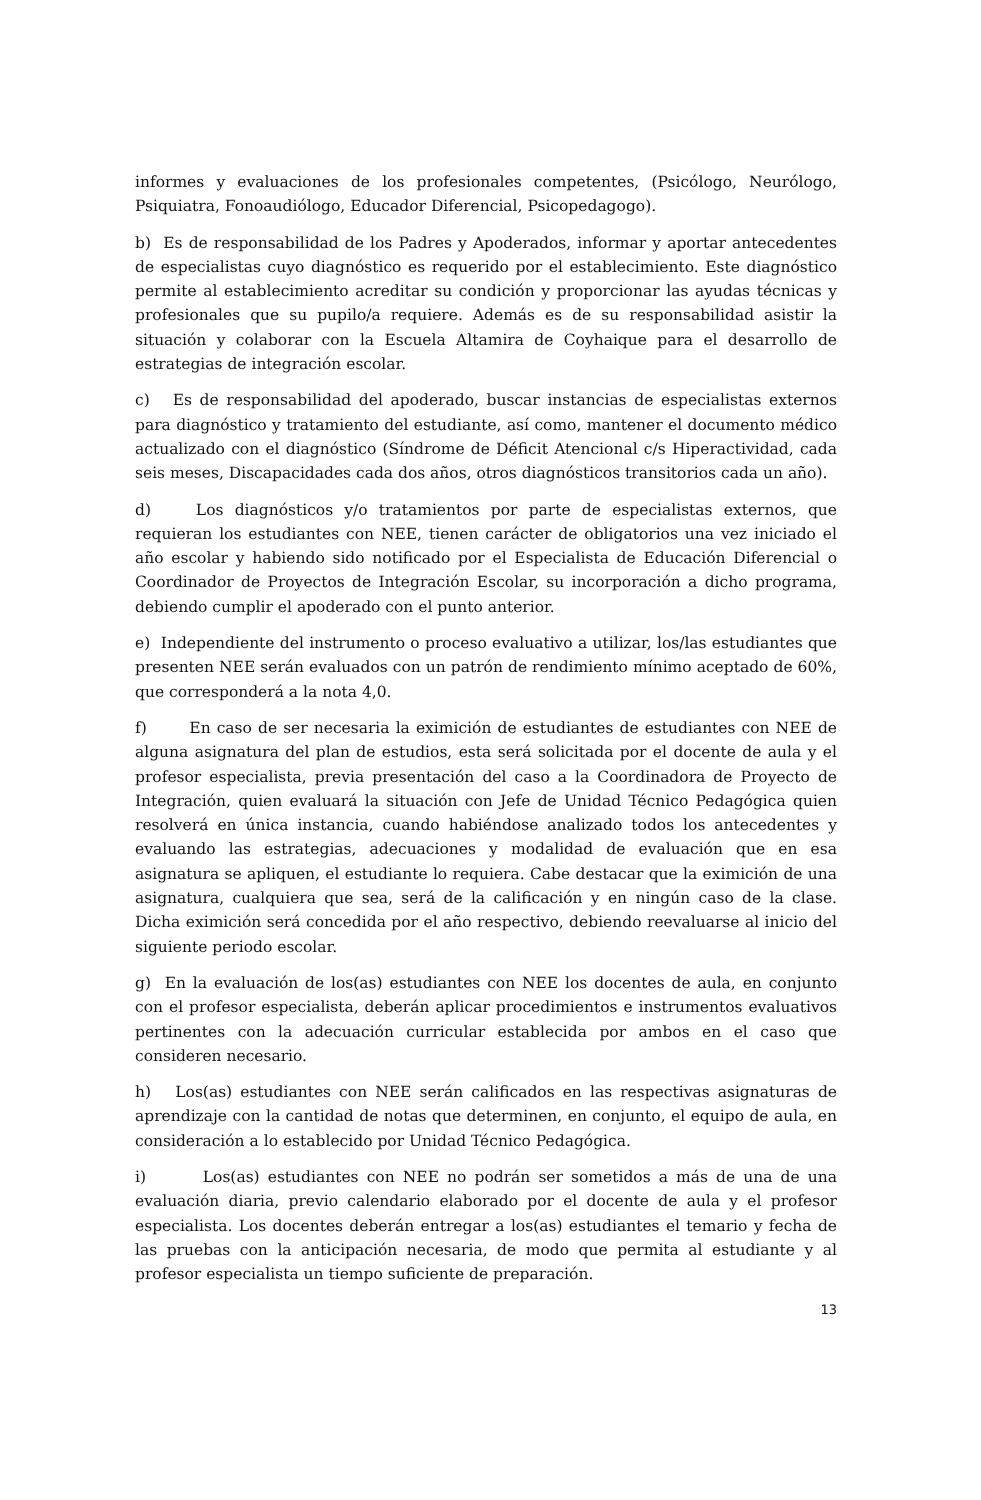informes y evaluaciones de los profesionales competentes, (Psicólogo, Neurólogo, Psiquiatra, Fonoaudiólogo, Educador Diferencial, Psicopedagogo).
b) Es de responsabilidad de los Padres y Apoderados, informar y aportar antecedentes de especialistas cuyo diagnóstico es requerido por el establecimiento. Este diagnóstico permite al establecimiento acreditar su condición y proporcionar las ayudas técnicas y profesionales que su pupilo/a requiere. Además es de su responsabilidad asistir la situación y colaborar con la Escuela Altamira de Coyhaique para el desarrollo de estrategias de integración escolar.
c) Es de responsabilidad del apoderado, buscar instancias de especialistas externos para diagnóstico y tratamiento del estudiante, así como, mantener el documento médico actualizado con el diagnóstico (Síndrome de Déficit Atencional c/s Hiperactividad, cada seis meses, Discapacidades cada dos años, otros diagnósticos transitorios cada un año).
d) Los diagnósticos y/o tratamientos por parte de especialistas externos, que requieran los estudiantes con NEE, tienen carácter de obligatorios una vez iniciado el año escolar y habiendo sido notificado por el Especialista de Educación Diferencial o Coordinador de Proyectos de Integración Escolar, su incorporación a dicho programa, debiendo cumplir el apoderado con el punto anterior.
e) Independiente del instrumento o proceso evaluativo a utilizar, los/las estudiantes que presenten NEE serán evaluados con un patrón de rendimiento mínimo aceptado de 60%, que corresponderá a la nota 4,0.
f) En caso de ser necesaria la eximición de estudiantes de estudiantes con NEE de alguna asignatura del plan de estudios, esta será solicitada por el docente de aula y el profesor especialista, previa presentación del caso a la Coordinadora de Proyecto de Integración, quien evaluará la situación con Jefe de Unidad Técnico Pedagógica quien resolverá en única instancia, cuando habiéndose analizado todos los antecedentes y evaluando las estrategias, adecuaciones y modalidad de evaluación que en esa asignatura se apliquen, el estudiante lo requiera. Cabe destacar que la eximición de una asignatura, cualquiera que sea, será de la calificación y en ningún caso de la clase. Dicha eximición será concedida por el año respectivo, debiendo reevaluarse al inicio del siguiente periodo escolar.
g) En la evaluación de los(as) estudiantes con NEE los docentes de aula, en conjunto con el profesor especialista, deberán aplicar procedimientos e instrumentos evaluativos pertinentes con la adecuación curricular establecida por ambos en el caso que consideren necesario.
h) Los(as) estudiantes con NEE serán calificados en las respectivas asignaturas de aprendizaje con la cantidad de notas que determinen, en conjunto, el equipo de aula, en consideración a lo establecido por Unidad Técnico Pedagógica.
i) Los(as) estudiantes con NEE no podrán ser sometidos a más de una de una evaluación diaria, previo calendario elaborado por el docente de aula y el profesor especialista. Los docentes deberán entregar a los(as) estudiantes el temario y fecha de las pruebas con la anticipación necesaria, de modo que permita al estudiante y al profesor especialista un tiempo suficiente de preparación.
13